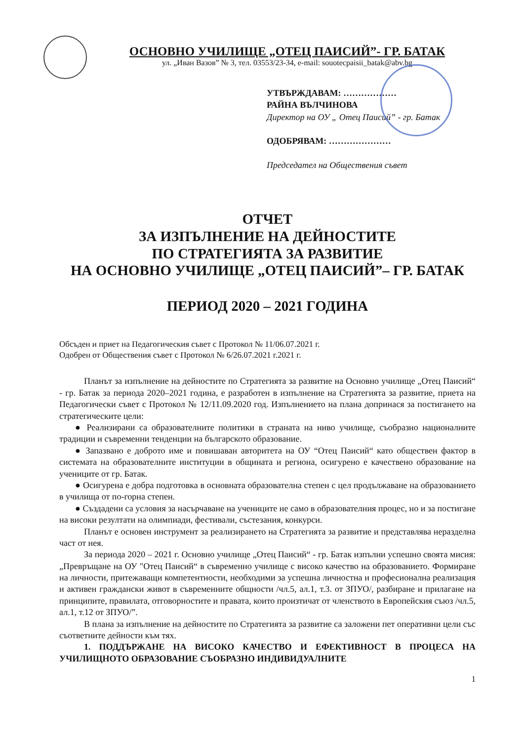ОСНОВНО УЧИЛИЩЕ „ОТЕЦ ПАИСИЙ”- ГР. БАТАК
ул. „Иван Вазов” № 3, тел. 03553/23-34, e-mail: souotecpaisii_batak@abv.bg
УТВЪРЖДАВАМ: ………………
РАЙНА ВЪЛЧИНОВА
Директор на ОУ „ Отец Паисий” - гр. Батак
ОДОБРЯВАМ: …………………
Председател на Обществения съвет
ОТЧЕТ
ЗА ИЗПЪЛНЕНИЕ НА ДЕЙНОСТИТЕ
ПО СТРАТЕГИЯТА ЗА РАЗВИТИЕ
НА ОСНОВНО УЧИЛИЩЕ „ОТЕЦ ПАИСИЙ”– ГР. БАТАК
ПЕРИОД 2020 – 2021 ГОДИНА
Обсъден и приет на Педагогическия съвет с Протокол № 11/06.07.2021 г.
Одобрен от Обществения съвет с Протокол № 6/26.07.2021 г.2021 г.
Планът за изпълнение на дейностите по Стратегията за развитие на Основно училище „Отец Паисий“ - гр. Батак за периода 2020–2021 година, е разработен в изпълнение на Стратегията за развитие, приета на Педагогически съвет с Протокол № 12/11.09.2020 год. Изпълнението на плана допринася за постигането на стратегическите цели:
● Реализирани са образователните политики в страната на ниво училище, съобразно националните традиции и съвременни тенденции на българското образование.
● Запазвано е доброто име и повишаван авторитета на ОУ “Отец Паисий“ като обществен фактор в системата на образователните институции в общината и региона, осигурено е качествено образование на учениците от гр. Батак.
● Осигурена е добра подготовка в основната образователна степен с цел продължаване на образованието в училища от по-горна степен.
● Създадени са условия за насърчаване на учениците не само в образователния процес, но и за постигане на високи резултати на олимпиади, фестивали, състезания, конкурси.
Планът е основен инструмент за реализирането на Стратегията за развитие и представлява неразделна част от нея.
За периода 2020 – 2021 г. Основно училище „Отец Паисий“ - гр. Батак изпълни успешно своята мисия: „Превръщане на ОУ "Отец Паисий“ в съвременно училище с високо качество на образованието. Формиране на личности, притежаващи компетентности, необходими за успешна личностна и професионална реализация и активен граждански живот в съвременните общности /чл.5, ал.1, т.3. от ЗПУО/, разбиране и прилагане на принципите, правилата, отговорностите и правата, които произтичат от членството в Европейския съюз /чл.5, ал.1, т.12 от ЗПУО/”.
В плана за изпълнение на дейностите по Стратегията за развитие са заложени пет оперативни цели със съответните дейности към тях.
1. ПОДДЪРЖАНЕ НА ВИСОКО КАЧЕСТВО И ЕФЕКТИВНОСТ В ПРОЦЕСА НА УЧИЛИЩНОТО ОБРАЗОВАНИЕ СЪОБРАЗНО ИНДИВИДУАЛНИТЕ
1